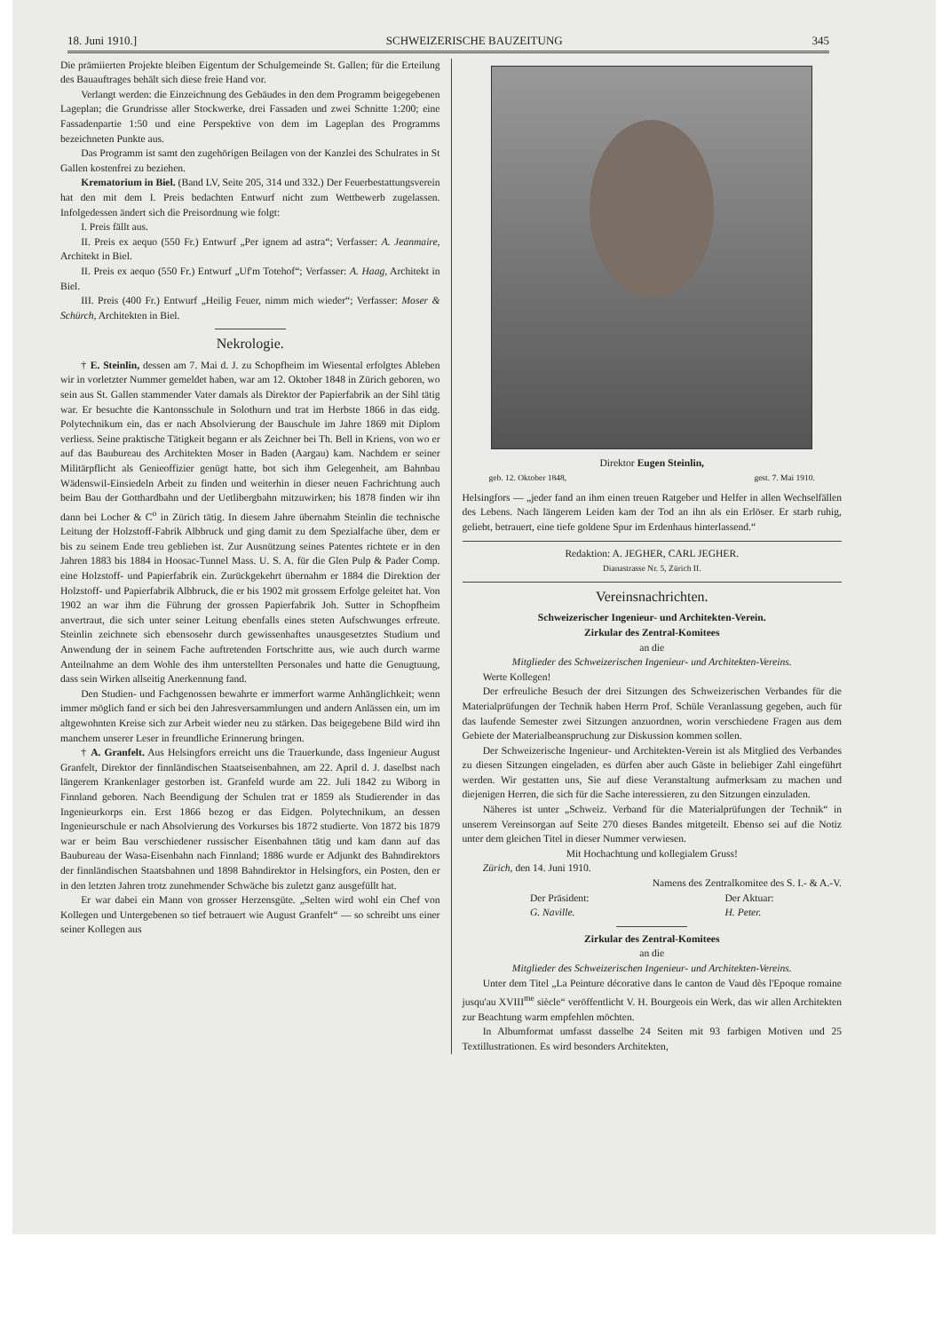18. Juni 1910.] SCHWEIZERISCHE BAUZEITUNG 345
Die prämiierten Projekte bleiben Eigentum der Schulgemeinde St. Gallen; für die Erteilung des Bauauftrages behält sich diese freie Hand vor.
Verlangt werden: die Einzeichnung des Gebäudes in den dem Programm beigegebenen Lageplan; die Grundrisse aller Stockwerke, drei Fassaden und zwei Schnitte 1:200; eine Fassadenpartie 1:50 und eine Perspektive von dem im Lageplan des Programms bezeichneten Punkte aus.
Das Programm ist samt den zugehörigen Beilagen von der Kanzlei des Schulrates in St Gallen kostenfrei zu beziehen.
Krematorium in Biel. (Band LV, Seite 205, 314 und 332.) Der Feuerbestattungsverein hat den mit dem I. Preis bedachten Entwurf nicht zum Wettbewerb zugelassen. Infolgedessen ändert sich die Preisordnung wie folgt:
I. Preis fällt aus.
II. Preis ex aequo (550 Fr.) Entwurf „Per ignem ad astra“; Verfasser: A. Jeanmaire, Architekt in Biel.
II. Preis ex aequo (550 Fr.) Entwurf „Uf'm Totehof“; Verfasser: A. Haag, Architekt in Biel.
III. Preis (400 Fr.) Entwurf „Heilig Feuer, nimm mich wieder“; Verfasser: Moser & Schürch, Architekten in Biel.
Nekrologie.
† E. Steinlin, dessen am 7. Mai d. J. zu Schopfheim im Wiesental erfolgtes Ableben wir in vorletzter Nummer gemeldet haben, war am 12. Oktober 1848 in Zürich geboren, wo sein aus St. Gallen stammender Vater damals als Direktor der Papierfabrik an der Sihl tätig war. Er besuchte die Kantonsschule in Solothurn und trat im Herbste 1866 in das eidg. Polytechnikum ein, das er nach Absolvierung der Bauschule im Jahre 1869 mit Diplom verliess. Seine praktische Tätigkeit begann er als Zeichner bei Th. Bell in Kriens, von wo er auf das Baubureau des Architekten Moser in Baden (Aargau) kam. Nachdem er seiner Militärpflicht als Genieoffizier genügt hatte, bot sich ihm Gelegenheit, am Bahnbau Wädenswil-Einsiedeln Arbeit zu finden und weiterhin in dieser neuen Fachrichtung auch beim Bau der Gotthardbahn und der Uetlibergbahn mitzuwirken; bis 1878 finden wir ihn dann bei Locher & C<sup>o</sup> in Zürich tätig. In diesem Jahre übernahm Steinlin die technische Leitung der Holzstoff-Fabrik Albbruck und ging damit zu dem Spezialfache über, dem er bis zu seinem Ende treu geblieben ist. Zur Ausnützung seines Patentes richtete er in den Jahren 1883 bis 1884 in Hoosac-Tunnel Mass. U. S. A. für die Glen Pulp & Pader Comp. eine Holzstoff- und Papierfabrik ein. Zurückgekehrt übernahm er 1884 die Direktion der Holzstoff- und Papierfabrik Albbruck, die er bis 1902 mit grossem Erfolge geleitet hat. Von 1902 an war ihm die Führung der grossen Papierfabrik Joh. Sutter in Schopfheim anvertraut, die sich unter seiner Leitung ebenfalls eines steten Aufschwunges erfreute. Steinlin zeichnete sich ebensosehr durch gewissenhaftes unausgesetztes Studium und Anwendung der in seinem Fache auftretenden Fortschritte aus, wie auch durch warme Anteilnahme an dem Wohle des ihm unterstellten Personales und hatte die Genugtuung, dass sein Wirken allseitig Anerkennung fand.
Den Studien- und Fachgenossen bewahrte er immerfort warme Anhänglichkeit; wenn immer möglich fand er sich bei den Jahresversammlungen und andern Anlässen ein, um im altgewohnten Kreise sich zur Arbeit wieder neu zu stärken. Das beigegebene Bild wird ihn manchem unserer Leser in freundliche Erinnerung bringen.
† A. Granfelt. Aus Helsingfors erreicht uns die Trauerkunde, dass Ingenieur August Granfelt, Direktor der finnländischen Staatseisenbahnen, am 22. April d. J. daselbst nach längerem Krankenlager gestorben ist. Granfeld wurde am 22. Juli 1842 zu Wiborg in Finnland geboren. Nach Beendigung der Schulen trat er 1859 als Studierender in das Ingenieurkorps ein. Erst 1866 bezog er das Eidgen. Polytechnikum, an dessen Ingenieurschule er nach Absolvierung des Vorkurses bis 1872 studierte. Von 1872 bis 1879 war er beim Bau verschiedener russischer Eisenbahnen tätig und kam dann auf das Baubureau der Wasa-Eisenbahn nach Finnland; 1886 wurde er Adjunkt des Bahndirektors der finnländischen Staatsbahnen und 1898 Bahndirektor in Helsingfors, ein Posten, den er in den letzten Jahren trotz zunehmender Schwäche bis zuletzt ganz ausgefüllt hat.
Er war dabei ein Mann von grosser Herzensgüte. „Selten wird wohl ein Chef von Kollegen und Untergebenen so tief betrauert wie August Granfelt“ — so schreibt uns einer seiner Kollegen aus
Direktor Eugen Steinlin,
geb. 12. Oktober 1848, gest. 7. Mai 1910.
Helsingfors — „jeder fand an ihm einen treuen Ratgeber und Helfer in allen Wechselfällen des Lebens. Nach längerem Leiden kam der Tod an ihn als ein Erlöser. Er starb ruhig, geliebt, betrauert, eine tiefe goldene Spur im Erdenhaus hinterlassend.“
Redaktion: A. JEGHER, CARL JEGHER.
Dianastrasse Nr. 5, Zürich II.
Vereinsnachrichten.
Schweizerischer Ingenieur- und Architekten-Verein.
Zirkular des Zentral-Komitees
an die
Mitglieder des Schweizerischen Ingenieur- und Architekten-Vereins.
Werte Kollegen!
Der erfreuliche Besuch der drei Sitzungen des Schweizerischen Verbandes für die Materialprüfungen der Technik haben Herrn Prof. Schüle Veranlassung gegeben, auch für das laufende Semester zwei Sitzungen anzuordnen, worin verschiedene Fragen aus dem Gebiete der Materialbeanspruchung zur Diskussion kommen sollen.
Der Schweizerische Ingenieur- und Architekten-Verein ist als Mitglied des Verbandes zu diesen Sitzungen eingeladen, es dürfen aber auch Gäste in beliebiger Zahl eingeführt werden. Wir gestatten uns, Sie auf diese Veranstaltung aufmerksam zu machen und diejenigen Herren, die sich für die Sache interessieren, zu den Sitzungen einzuladen.
Näheres ist unter „Schweiz. Verband für die Materialprüfungen der Technik“ in unserem Vereinsorgan auf Seite 270 dieses Bandes mitgeteilt. Ebenso sei auf die Notiz unter dem gleichen Titel in dieser Nummer verwiesen.
Mit Hochachtung und kollegialem Gruss!
Zürich, den 14. Juni 1910.
Namens des Zentralkomitee des S. I.- & A.-V.
Der Präsident:
G. Naville. Der Aktuar:
H. Peter.
Zirkular des Zentral-Komitees
an die
Mitglieder des Schweizerischen Ingenieur- und Architekten-Vereins.
Unter dem Titel „La Peinture décorative dans le canton de Vaud dès l'Epoque romaine jusqu'au XVIII<sup>me</sup> siècle“ veröffentlicht V. H. Bourgeois ein Werk, das wir allen Architekten zur Beachtung warm empfehlen möchten.
In Albumformat umfasst dasselbe 24 Seiten mit 93 farbigen Motiven und 25 Textillustrationen. Es wird besonders Architekten,